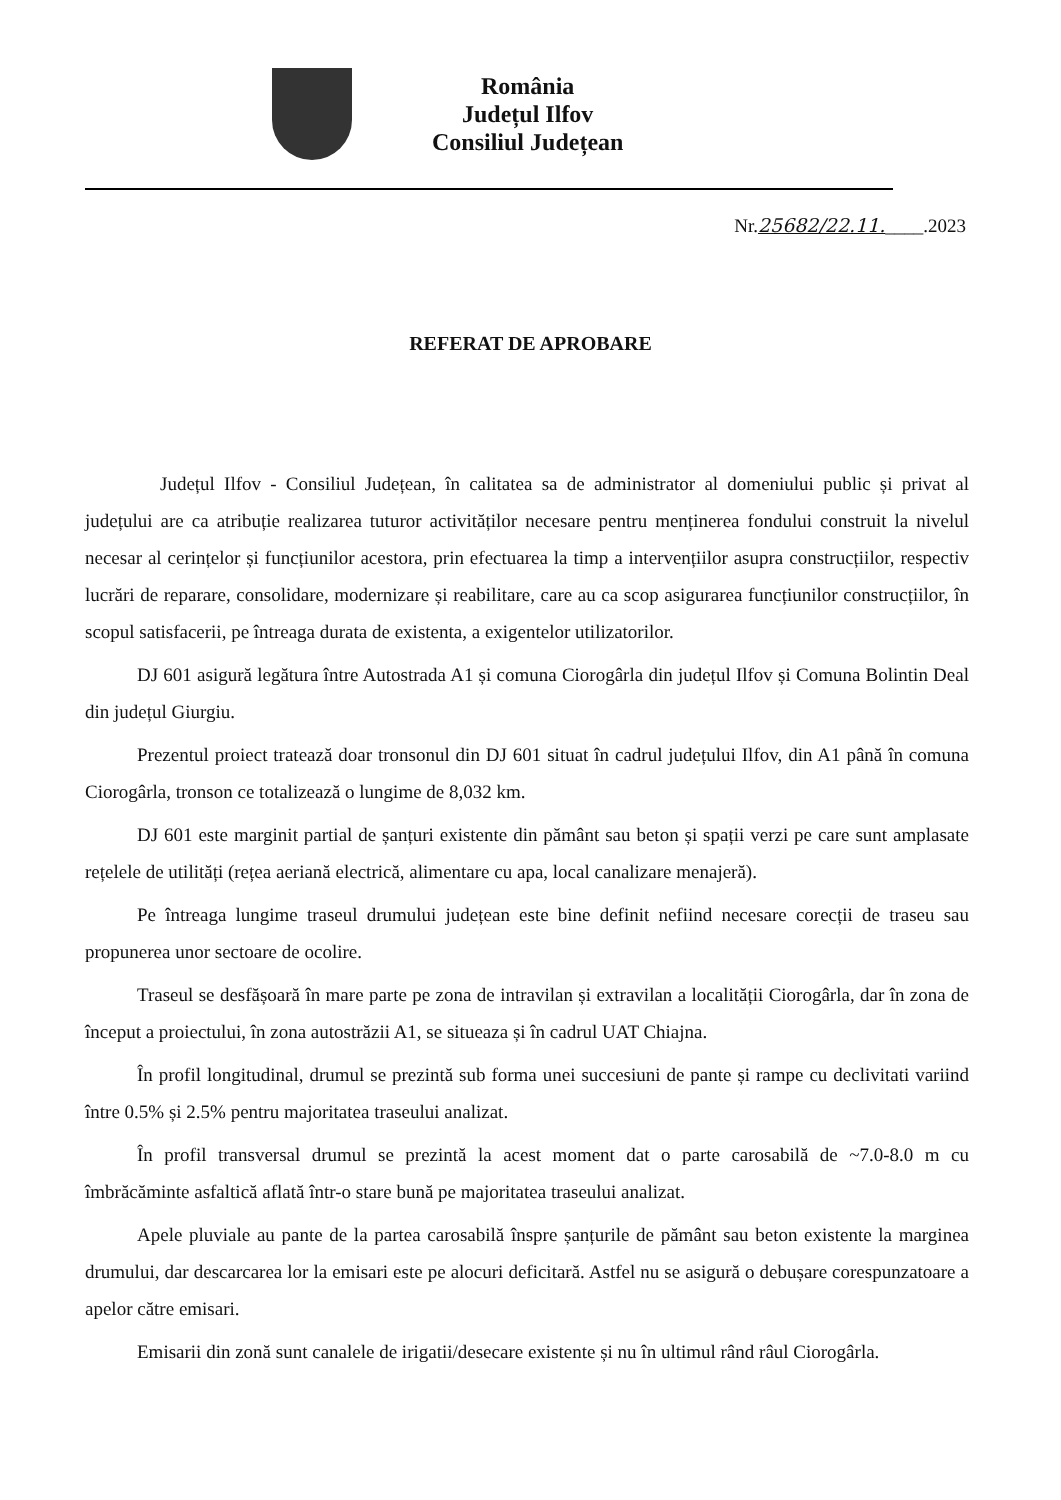România
Județul Ilfov
Consiliul Județean
Nr.25682/22.11.____.2023
REFERAT DE APROBARE
Județul Ilfov - Consiliul Județean, în calitatea sa de administrator al domeniului public și privat al județului are ca atribuție realizarea tuturor activităților necesare pentru menținerea fondului construit la nivelul necesar al cerințelor și funcțiunilor acestora, prin efectuarea la timp a intervențiilor asupra construcțiilor, respectiv lucrări de reparare, consolidare, modernizare și reabilitare, care au ca scop asigurarea funcțiunilor construcțiilor, în scopul satisfacerii, pe întreaga durata de existenta, a exigentelor utilizatorilor.
DJ 601 asigură legătura între Autostrada A1 și comuna Ciorogârla din județul Ilfov și Comuna Bolintin Deal din județul Giurgiu.
Prezentul proiect tratează doar tronsonul din DJ 601 situat în cadrul județului Ilfov, din A1 până în comuna Ciorogârla, tronson ce totalizează o lungime de 8,032 km.
DJ 601 este marginit partial de șanțuri existente din pământ sau beton și spații verzi pe care sunt amplasate rețelele de utilități (rețea aeriană electrică, alimentare cu apa, local canalizare menajeră).
Pe întreaga lungime traseul drumului județean este bine definit nefiind necesare corecții de traseu sau propunerea unor sectoare de ocolire.
Traseul se desfășoară în mare parte pe zona de intravilan și extravilan a localității Ciorogârla, dar în zona de început a proiectului, în zona autostrăzii A1, se situeaza și în cadrul UAT Chiajna.
În profil longitudinal, drumul se prezintă sub forma unei succesiuni de pante și rampe cu declivitati variind între 0.5% și 2.5% pentru majoritatea traseului analizat.
În profil transversal drumul se prezintă la acest moment dat o parte carosabilă de ~7.0-8.0 m cu îmbrăcăminte asfaltică aflată într-o stare bună pe majoritatea traseului analizat.
Apele pluviale au pante de la partea carosabilă înspre șanțurile de pământ sau beton existente la marginea drumului, dar descarcarea lor la emisari este pe alocuri deficitară. Astfel nu se asigură o debușare corespunzatoare a apelor către emisari.
Emisarii din zonă sunt canalele de irigatii/desecare existente și nu în ultimul rând râul Ciorogârla.